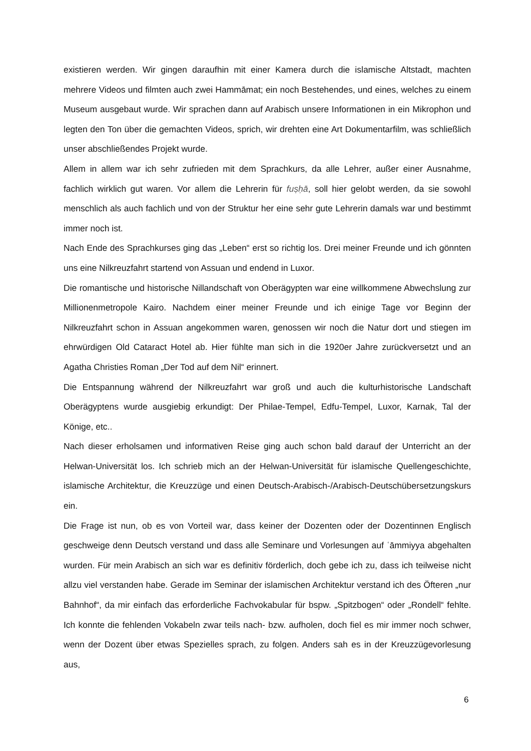existieren werden. Wir gingen daraufhin mit einer Kamera durch die islamische Altstadt, machten mehrere Videos und filmten auch zwei Hammāmat; ein noch Bestehendes, und eines, welches zu einem Museum ausgebaut wurde. Wir sprachen dann auf Arabisch unsere Informationen in ein Mikrophon und legten den Ton über die gemachten Videos, sprich, wir drehten eine Art Dokumentarfilm, was schließlich unser abschließendes Projekt wurde.
Allem in allem war ich sehr zufrieden mit dem Sprachkurs, da alle Lehrer, außer einer Ausnahme, fachlich wirklich gut waren. Vor allem die Lehrerin für fuṣḥā, soll hier gelobt werden, da sie sowohl menschlich als auch fachlich und von der Struktur her eine sehr gute Lehrerin damals war und bestimmt immer noch ist.
Nach Ende des Sprachkurses ging das „Leben“ erst so richtig los. Drei meiner Freunde und ich gönnten uns eine Nilkreuzfahrt startend von Assuan und endend in Luxor.
Die romantische und historische Nillandschaft von Oberägypten war eine willkommene Abwechslung zur Millionenmetropole Kairo. Nachdem einer meiner Freunde und ich einige Tage vor Beginn der Nilkreuzfahrt schon in Assuan angekommen waren, genossen wir noch die Natur dort und stiegen im ehrwürdigen Old Cataract Hotel ab. Hier fühlte man sich in die 1920er Jahre zurückversetzt und an Agatha Christies Roman „Der Tod auf dem Nil“ erinnert.
Die Entspannung während der Nilkreuzfahrt war groß und auch die kulturhistorische Landschaft Oberägyptens wurde ausgiebig erkundigt: Der Philae-Tempel, Edfu-Tempel, Luxor, Karnak, Tal der Könige, etc..
Nach dieser erholsamen und informativen Reise ging auch schon bald darauf der Unterricht an der Helwan-Universität los. Ich schrieb mich an der Helwan-Universität für islamische Quellengeschichte, islamische Architektur, die Kreuzzüge und einen Deutsch-Arabisch-/Arabisch-Deutschübersetzungskurs ein.
Die Frage ist nun, ob es von Vorteil war, dass keiner der Dozenten oder der Dozentinnen Englisch geschweige denn Deutsch verstand und dass alle Seminare und Vorlesungen auf ʿāmmiyya abgehalten wurden. Für mein Arabisch an sich war es definitiv förderlich, doch gebe ich zu, dass ich teilweise nicht allzu viel verstanden habe. Gerade im Seminar der islamischen Architektur verstand ich des Öfteren „nur Bahnhof“, da mir einfach das erforderliche Fachvokabular für bspw. „Spitzbogen“ oder „Rondell“ fehlte. Ich konnte die fehlenden Vokabeln zwar teils nach- bzw. aufholen, doch fiel es mir immer noch schwer, wenn der Dozent über etwas Spezielles sprach, zu folgen. Anders sah es in der Kreuzzügevorlesung aus,
6